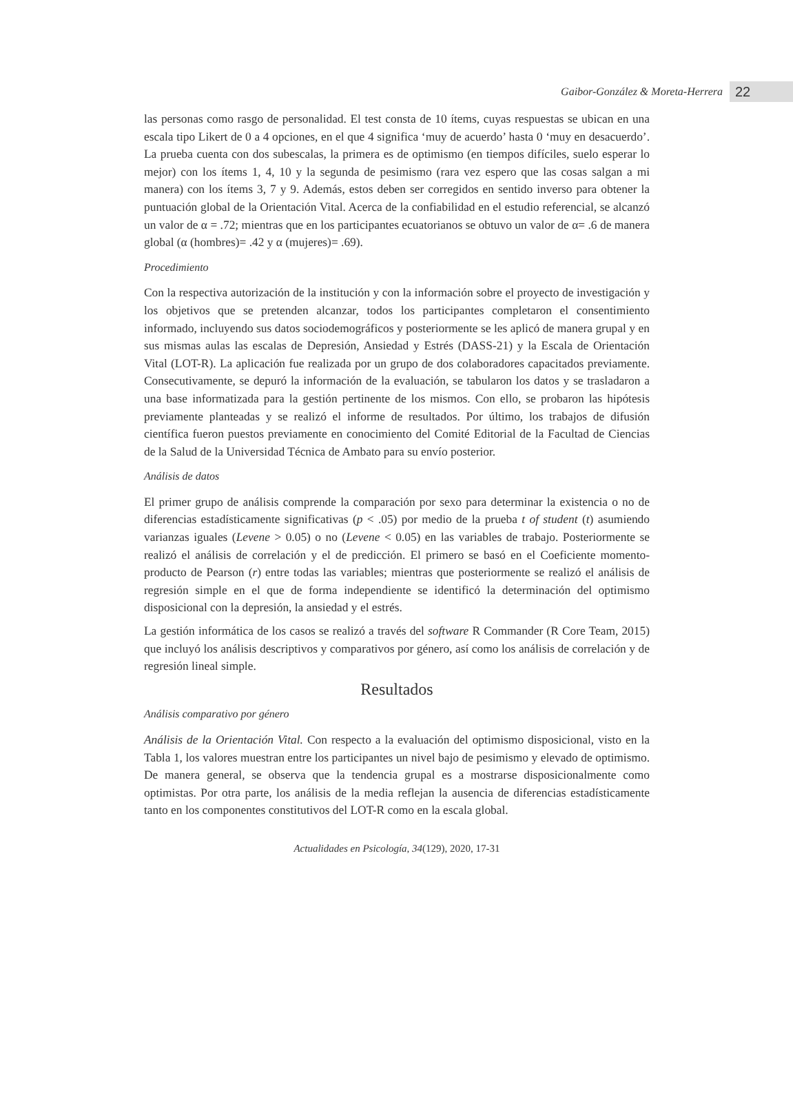Gaibor-González & Moreta-Herrera 22
las personas como rasgo de personalidad. El test consta de 10 ítems, cuyas respuestas se ubican en una escala tipo Likert de 0 a 4 opciones, en el que 4 significa ‘muy de acuerdo’ hasta 0 ‘muy en desacuerdo’. La prueba cuenta con dos subescalas, la primera es de optimismo (en tiempos difíciles, suelo esperar lo mejor) con los ítems 1, 4, 10 y la segunda de pesimismo (rara vez espero que las cosas salgan a mi manera) con los ítems 3, 7 y 9. Además, estos deben ser corregidos en sentido inverso para obtener la puntuación global de la Orientación Vital. Acerca de la confiabilidad en el estudio referencial, se alcanzó un valor de α = .72; mientras que en los participantes ecuatorianos se obtuvo un valor de α= .6 de manera global (α (hombres)= .42 y α (mujeres)= .69).
Procedimiento
Con la respectiva autorización de la institución y con la información sobre el proyecto de investigación y los objetivos que se pretenden alcanzar, todos los participantes completaron el consentimiento informado, incluyendo sus datos sociodemográficos y posteriormente se les aplicó de manera grupal y en sus mismas aulas las escalas de Depresión, Ansiedad y Estrés (DASS-21) y la Escala de Orientación Vital (LOT-R). La aplicación fue realizada por un grupo de dos colaboradores capacitados previamente. Consecutivamente, se depuró la información de la evaluación, se tabularon los datos y se trasladaron a una base informatizada para la gestión pertinente de los mismos. Con ello, se probaron las hipótesis previamente planteadas y se realizó el informe de resultados. Por último, los trabajos de difusión científica fueron puestos previamente en conocimiento del Comité Editorial de la Facultad de Ciencias de la Salud de la Universidad Técnica de Ambato para su envío posterior.
Análisis de datos
El primer grupo de análisis comprende la comparación por sexo para determinar la existencia o no de diferencias estadísticamente significativas (p < .05) por medio de la prueba t of student (t) asumiendo varianzas iguales (Levene > 0.05) o no (Levene < 0.05) en las variables de trabajo. Posteriormente se realizó el análisis de correlación y el de predicción. El primero se basó en el Coeficiente momento-producto de Pearson (r) entre todas las variables; mientras que posteriormente se realizó el análisis de regresión simple en el que de forma independiente se identificó la determinación del optimismo disposicional con la depresión, la ansiedad y el estrés.
La gestión informática de los casos se realizó a través del software R Commander (R Core Team, 2015) que incluyó los análisis descriptivos y comparativos por género, así como los análisis de correlación y de regresión lineal simple.
Resultados
Análisis comparativo por género
Análisis de la Orientación Vital. Con respecto a la evaluación del optimismo disposicional, visto en la Tabla 1, los valores muestran entre los participantes un nivel bajo de pesimismo y elevado de optimismo. De manera general, se observa que la tendencia grupal es a mostrarse disposicionalmente como optimistas. Por otra parte, los análisis de la media reflejan la ausencia de diferencias estadísticamente tanto en los componentes constitutivos del LOT-R como en la escala global.
Actualidades en Psicología, 34(129), 2020, 17-31